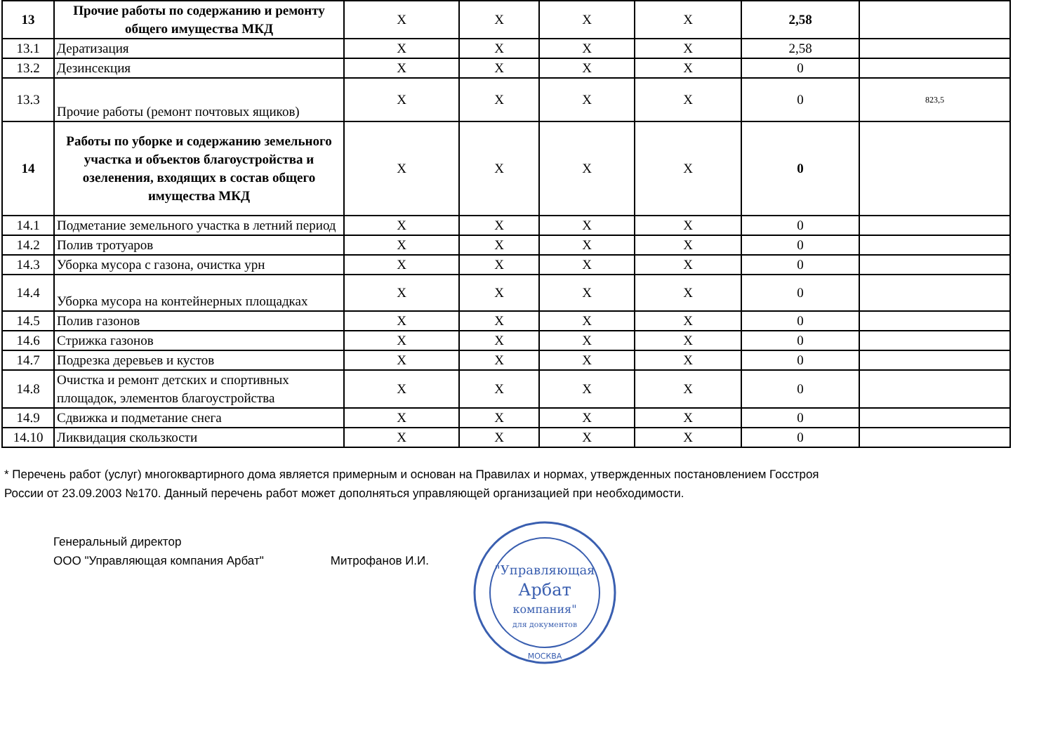| 13 | Прочие работы по содержанию и ремонту общего имущества МКД | X | X | X | X | 2,58 | |
| 13.1 | Дератизация | X | X | X | X | 2,58 | |
| 13.2 | Дезинсекция | X | X | X | X | 0 | |
| 13.3 | Прочие работы (ремонт почтовых ящиков) | X | X | X | X | 0 | 823,5 |
| 14 | Работы по уборке и содержанию земельного участка и объектов благоустройства и озеленения, входящих в состав общего имущества МКД | X | X | X | X | 0 | |
| 14.1 | Подметание земельного участка в летний период | X | X | X | X | 0 | |
| 14.2 | Полив тротуаров | X | X | X | X | 0 | |
| 14.3 | Уборка мусора с газона, очистка урн | X | X | X | X | 0 | |
| 14.4 | Уборка мусора на контейнерных площадках | X | X | X | X | 0 | |
| 14.5 | Полив газонов | X | X | X | X | 0 | |
| 14.6 | Стрижка газонов | X | X | X | X | 0 | |
| 14.7 | Подрезка деревьев и кустов | X | X | X | X | 0 | |
| 14.8 | Очистка и ремонт детских и спортивных площадок, элементов благоустройства | X | X | X | X | 0 | |
| 14.9 | Сдвижка и подметание снега | X | X | X | X | 0 | |
| 14.10 | Ликвидация скользкости | X | X | X | X | 0 | |
* Перечень работ (услуг) многоквартирного дома является примерным и основан на Правилах и нормах, утвержденных постановлением Госстроя
России от 23.09.2003 №170. Данный перечень работ может дополняться управляющей организацией при необходимости.
Генеральный директор
ООО "Управляющая компания Арбат" Митрофанов И.И.
"Управляющая
Арбат
компания"
для документов
МОСКВА